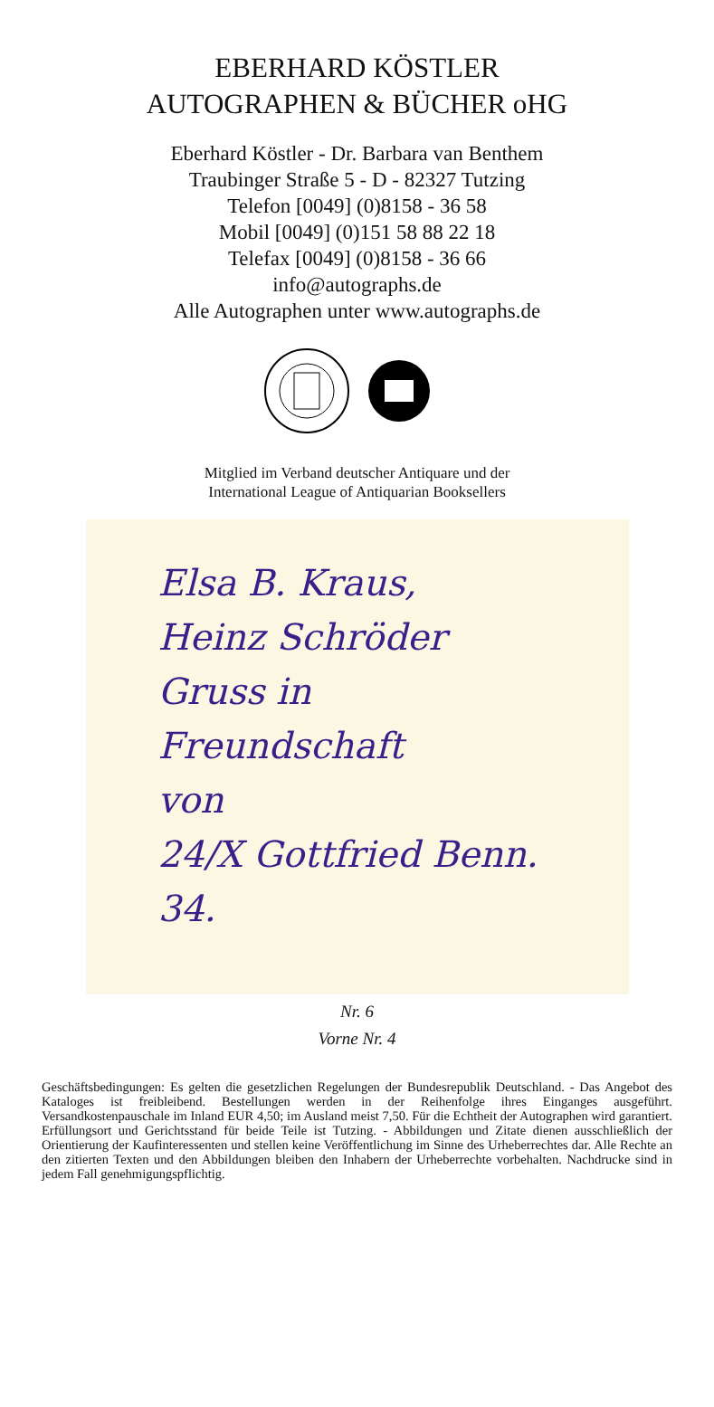EBERHARD KÖSTLER
AUTOGRAPHEN & BÜCHER oHG
Eberhard Köstler - Dr. Barbara van Benthem
Traubinger Straße 5 - D - 82327 Tutzing
Telefon [0049] (0)8158 - 36 58
Mobil [0049] (0)151 58 88 22 18
Telefax [0049] (0)8158 - 36 66
info@autographs.de
Alle Autographen unter www.autographs.de
Mitglied im Verband deutscher Antiquare und der
International League of Antiquarian Booksellers
Elsa B. Kraus,
Heinz Schröder
Gruss in Freundschaft
von
24/X Gottfried Benn.
34.
Nr. 6
Vorne Nr. 4
Geschäftsbedingungen: Es gelten die gesetzlichen Regelungen der Bundesrepublik Deutschland. - Das Angebot des Kataloges ist freibleibend. Bestellungen werden in der Reihenfolge ihres Einganges ausgeführt. Versandkostenpauschale im Inland EUR 4,50; im Ausland meist 7,50. Für die Echtheit der Autographen wird garantiert. Erfüllungsort und Gerichtsstand für beide Teile ist Tutzing. - Abbildungen und Zitate dienen ausschließlich der Orientierung der Kaufinteressenten und stellen keine Veröffentlichung im Sinne des Urheberrechtes dar. Alle Rechte an den zitierten Texten und den Abbildungen bleiben den Inhabern der Urheberrechte vorbehalten. Nachdrucke sind in jedem Fall genehmigungspflichtig.